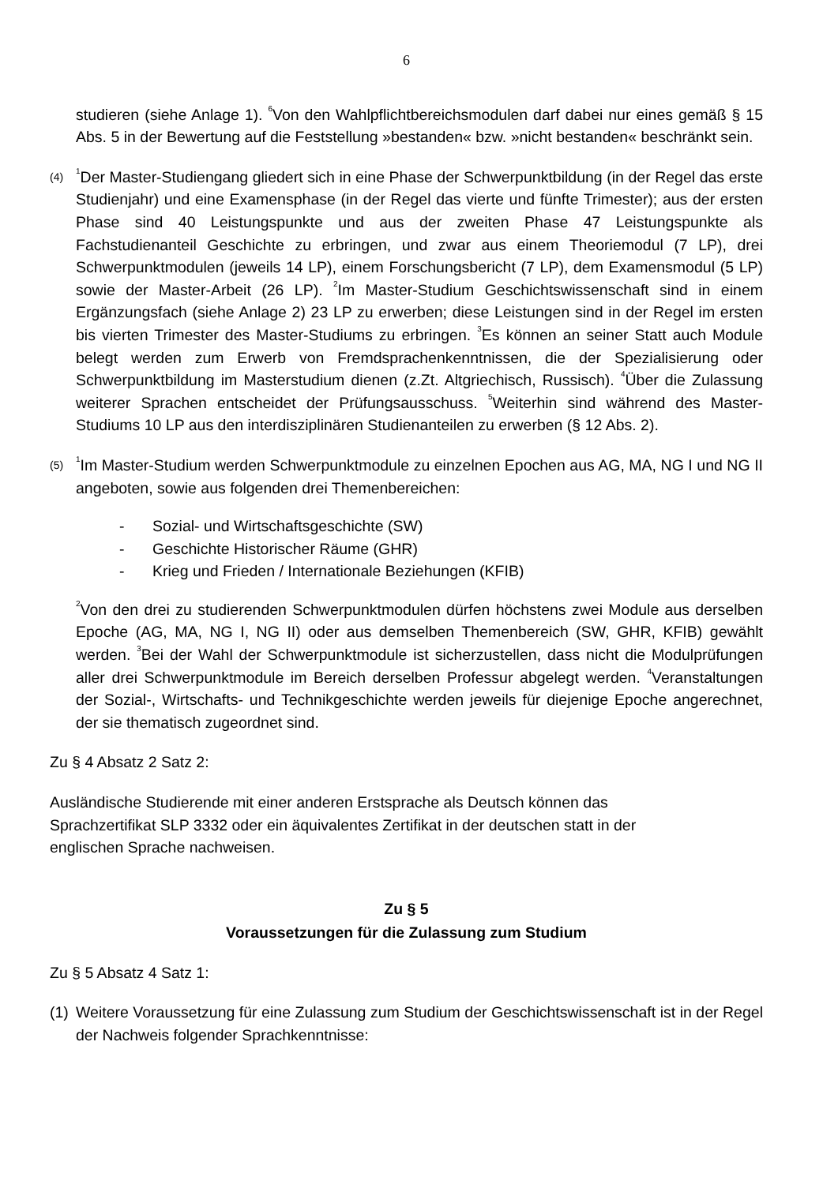6
studieren (siehe Anlage 1). <sup>6</sup>Von den Wahlpflichtbereichsmodulen darf dabei nur eines gemäß § 15 Abs. 5 in der Bewertung auf die Feststellung »bestanden« bzw. »nicht bestanden« beschränkt sein.
(4)
<sup>1</sup> Der Master-Studiengang gliedert sich in eine Phase der Schwerpunktbildung (in der Regel das erste Studienjahr) und eine Examensphase (in der Regel das vierte und fünfte Trimester); aus der ersten Phase sind 40 Leistungspunkte und aus der zweiten Phase 47 Leistungspunkte als Fachstudienanteil Geschichte zu erbringen, und zwar aus einem Theoriemodul (7 LP), drei Schwerpunktmodulen (jeweils 14 LP), einem Forschungsbericht (7 LP), dem Examensmodul (5 LP) sowie der Master-Arbeit (26 LP). <sup>2</sup>Im Master-Studium Geschichtswissenschaft sind in einem Ergänzungsfach (siehe Anlage 2) 23 LP zu erwerben; diese Leistungen sind in der Regel im ersten bis vierten Trimester des Master-Studiums zu erbringen. <sup>3</sup>Es können an seiner Statt auch Module belegt werden zum Erwerb von Fremdsprachenkenntnissen, die der Spezialisierung oder Schwerpunktbildung im Masterstudium dienen (z.Zt. Altgriechisch, Russisch). <sup>4</sup>Über die Zulassung weiterer Sprachen entscheidet der Prüfungsausschuss. <sup>5</sup>Weiterhin sind während des Master-Studiums 10 LP aus den interdisziplinären Studienanteilen zu erwerben (§ 12 Abs. 2).
(5)
<sup>1</sup> Im Master-Studium werden Schwerpunktmodule zu einzelnen Epochen aus AG, MA, NG I und NG II angeboten, sowie aus folgenden drei Themenbereichen:
- Sozial- und Wirtschaftsgeschichte (SW)
- Geschichte Historischer Räume (GHR)
- Krieg und Frieden / Internationale Beziehungen (KFIB)
<sup>2</sup> Von den drei zu studierenden Schwerpunktmodulen dürfen höchstens zwei Module aus derselben Epoche (AG, MA, NG I, NG II) oder aus demselben Themenbereich (SW, GHR, KFIB) gewählt werden. <sup>3</sup>Bei der Wahl der Schwerpunktmodule ist sicherzustellen, dass nicht die Modulprüfungen aller drei Schwerpunktmodule im Bereich derselben Professur abgelegt werden. <sup>4</sup>Veranstaltungen der Sozial-, Wirtschafts- und Technikgeschichte werden jeweils für diejenige Epoche angerechnet, der sie thematisch zugeordnet sind.
Zu § 4 Absatz 2 Satz 2:
Ausländische Studierende mit einer anderen Erstsprache als Deutsch können das
Sprachzertifikat SLP 3332 oder ein äquivalentes Zertifikat in der deutschen statt in der
englischen Sprache nachweisen.
Zu § 5
Voraussetzungen für die Zulassung zum Studium
Zu § 5 Absatz 4 Satz 1:
(1)
Weitere Voraussetzung für eine Zulassung zum Studium der Geschichtswissenschaft ist in der Regel der Nachweis folgender Sprachkenntnisse: